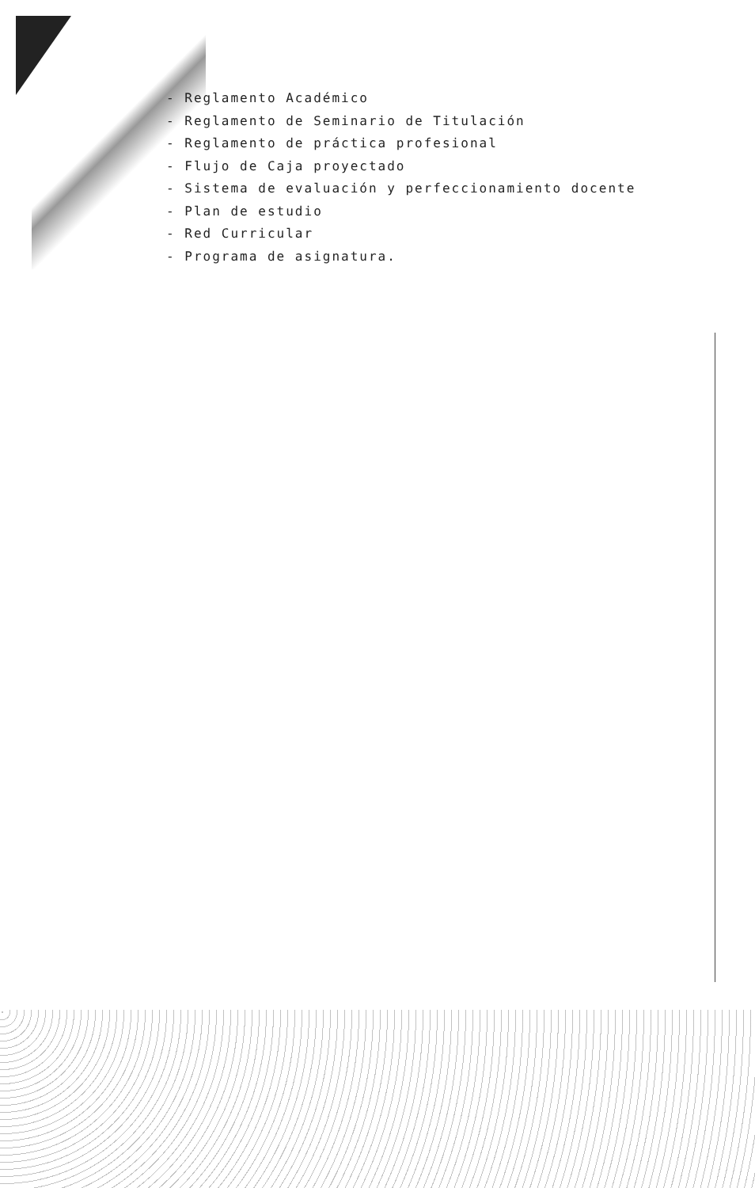- Reglamento Académico
- Reglamento de Seminario de Titulación
- Reglamento de práctica profesional
- Flujo de Caja proyectado
- Sistema de evaluación y perfeccionamiento docente
- Plan de estudio
- Red Curricular
- Programa de asignatura.